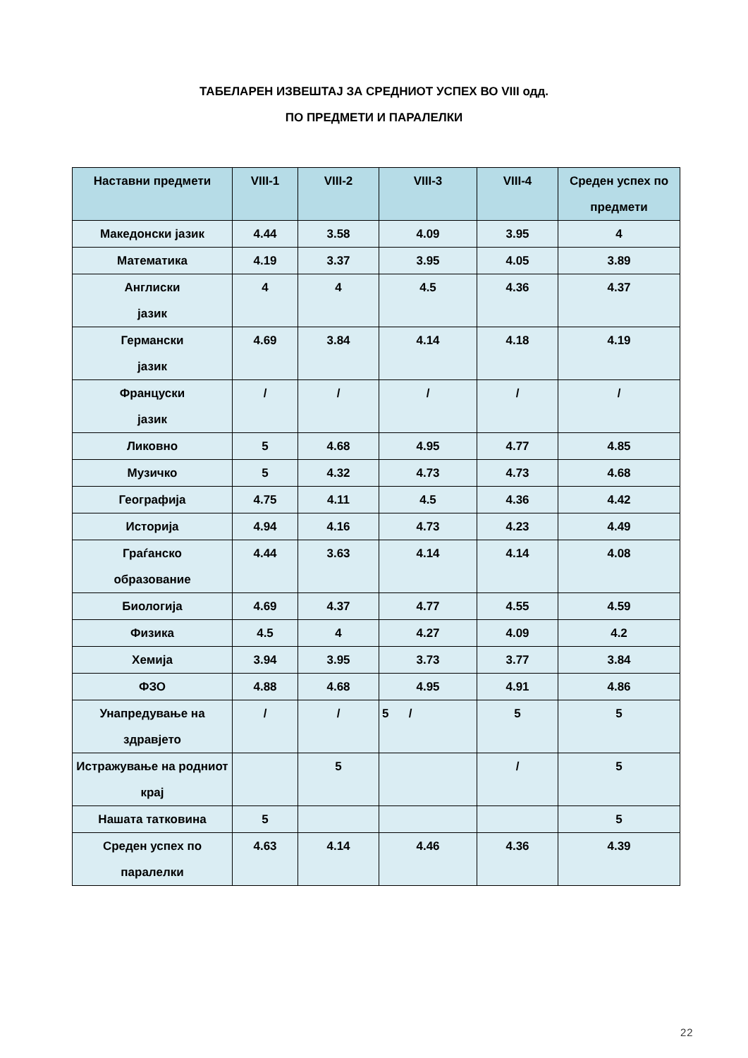ТАБЕЛАРЕН ИЗВЕШТАЈ ЗА СРЕДНИОТ УСПЕХ ВО VIII одд.
ПО ПРЕДМЕТИ И ПАРАЛЕЛКИ
| Наставни предмети | VIII-1 | VIII-2 | VIII-3 | VIII-4 | Среден успех по предмети |
| --- | --- | --- | --- | --- | --- |
| Македонски јазик | 4.44 | 3.58 | 4.09 | 3.95 | 4 |
| Математика | 4.19 | 3.37 | 3.95 | 4.05 | 3.89 |
| Англиски јазик | 4 | 4 | 4.5 | 4.36 | 4.37 |
| Германски јазик | 4.69 | 3.84 | 4.14 | 4.18 | 4.19 |
| Француски јазик | / | / | / | / | / |
| Ликовно | 5 | 4.68 | 4.95 | 4.77 | 4.85 |
| Музичко | 5 | 4.32 | 4.73 | 4.73 | 4.68 |
| Географија | 4.75 | 4.11 | 4.5 | 4.36 | 4.42 |
| Историја | 4.94 | 4.16 | 4.73 | 4.23 | 4.49 |
| Граѓанско образование | 4.44 | 3.63 | 4.14 | 4.14 | 4.08 |
| Биологија | 4.69 | 4.37 | 4.77 | 4.55 | 4.59 |
| Физика | 4.5 | 4 | 4.27 | 4.09 | 4.2 |
| Хемија | 3.94 | 3.95 | 3.73 | 3.77 | 3.84 |
| ФЗО | 4.88 | 4.68 | 4.95 | 4.91 | 4.86 |
| Унапредување на здравјето | / | / | 5 / | 5 | 5 |
| Истражување на родниот крај | | 5 | | / | 5 |
| Нашата татковина | 5 | | | | 5 |
| Среден успех по паралелки | 4.63 | 4.14 | 4.46 | 4.36 | 4.39 |
22